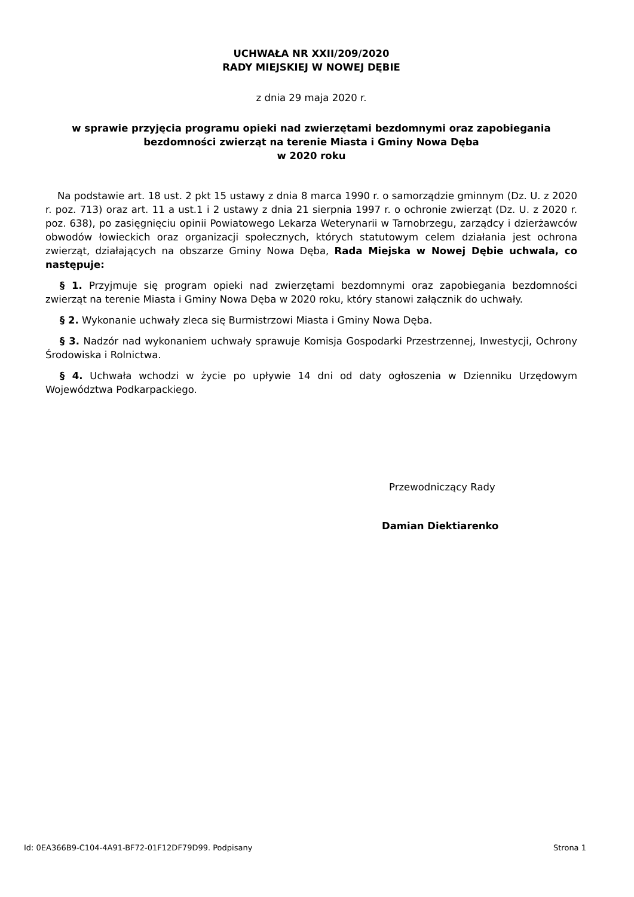UCHWAŁA NR XXII/209/2020
RADY MIEJSKIEJ W NOWEJ DĘBIE
z dnia 29 maja 2020 r.
w sprawie przyjęcia programu opieki nad zwierzętami bezdomnymi oraz zapobiegania bezdomności zwierząt na terenie Miasta i Gminy Nowa Dęba
w 2020 roku
Na podstawie art. 18 ust. 2 pkt 15 ustawy z dnia 8 marca 1990 r. o samorządzie gminnym (Dz. U. z 2020 r. poz. 713) oraz art. 11 a ust.1 i 2 ustawy z dnia 21 sierpnia 1997 r. o ochronie zwierząt (Dz. U. z 2020 r. poz. 638), po zasięgnięciu opinii Powiatowego Lekarza Weterynarii w Tarnobrzegu, zarządcy i dzierżawców obwodów łowieckich oraz organizacji społecznych, których statutowym celem działania jest ochrona zwierząt, działających na obszarze Gminy Nowa Dęba, Rada Miejska w Nowej Dębie uchwala, co następuje:
§ 1. Przyjmuje się program opieki nad zwierzętami bezdomnymi oraz zapobiegania bezdomności zwierząt na terenie Miasta i Gminy Nowa Dęba w 2020 roku, który stanowi załącznik do uchwały.
§ 2. Wykonanie uchwały zleca się Burmistrzowi Miasta i Gminy Nowa Dęba.
§ 3. Nadzór nad wykonaniem uchwały sprawuje Komisja Gospodarki Przestrzennej, Inwestycji, Ochrony Środowiska i Rolnictwa.
§ 4. Uchwała wchodzi w życie po upływie 14 dni od daty ogłoszenia w Dzienniku Urzędowym Województwa Podkarpackiego.
Przewodniczący Rady
Damian Diektiarenko
Id: 0EA366B9-C104-4A91-BF72-01F12DF79D99. Podpisany Strona 1